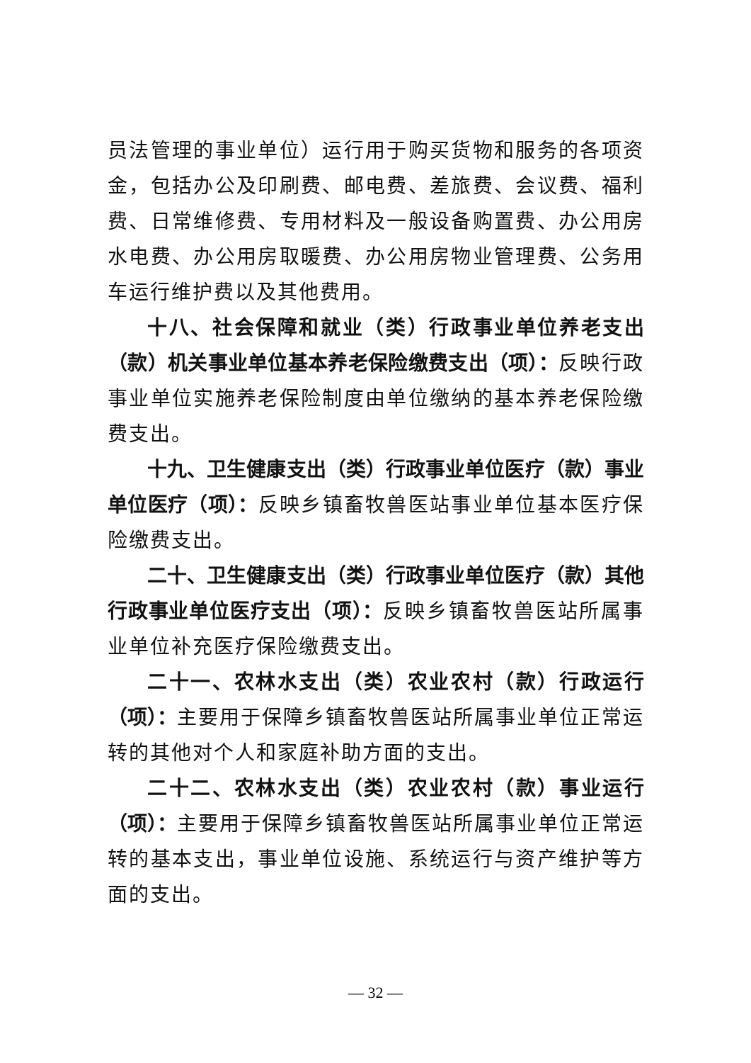员法管理的事业单位）运行用于购买货物和服务的各项资金，包括办公及印刷费、邮电费、差旅费、会议费、福利费、日常维修费、专用材料及一般设备购置费、办公用房水电费、办公用房取暖费、办公用房物业管理费、公务用车运行维护费以及其他费用。
十八、社会保障和就业（类）行政事业单位养老支出（款）机关事业单位基本养老保险缴费支出（项）：反映行政事业单位实施养老保险制度由单位缴纳的基本养老保险缴费支出。
十九、卫生健康支出（类）行政事业单位医疗（款）事业单位医疗（项）：反映乡镇畜牧兽医站事业单位基本医疗保险缴费支出。
二十、卫生健康支出（类）行政事业单位医疗（款）其他行政事业单位医疗支出（项）：反映乡镇畜牧兽医站所属事业单位补充医疗保险缴费支出。
二十一、农林水支出（类）农业农村（款）行政运行（项）：主要用于保障乡镇畜牧兽医站所属事业单位正常运转的其他对个人和家庭补助方面的支出。
二十二、农林水支出（类）农业农村（款）事业运行（项）：主要用于保障乡镇畜牧兽医站所属事业单位正常运转的基本支出，事业单位设施、系统运行与资产维护等方面的支出。
— 32 —